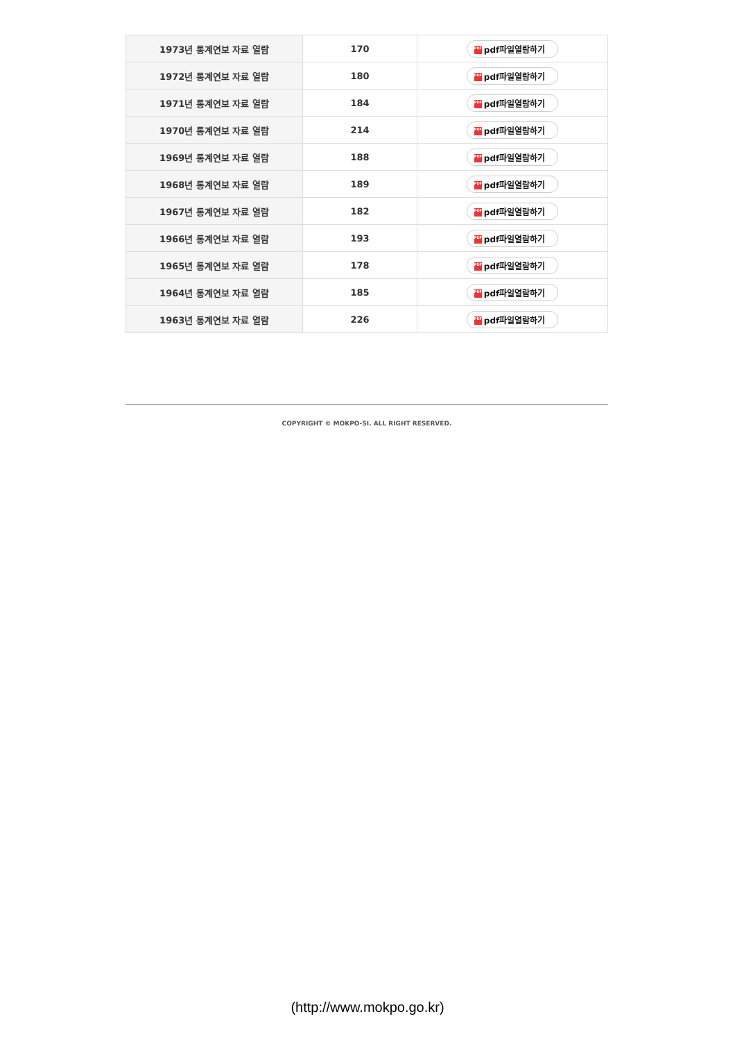| 1973년 통계연보 자료 열람 | 170 | PDF pdf파일열람하기 |
| 1972년 통계연보 자료 열람 | 180 | PDF pdf파일열람하기 |
| 1971년 통계연보 자료 열람 | 184 | PDF pdf파일열람하기 |
| 1970년 통계연보 자료 열람 | 214 | PDF pdf파일열람하기 |
| 1969년 통계연보 자료 열람 | 188 | PDF pdf파일열람하기 |
| 1968년 통계연보 자료 열람 | 189 | PDF pdf파일열람하기 |
| 1967년 통계연보 자료 열람 | 182 | PDF pdf파일열람하기 |
| 1966년 통계연보 자료 열람 | 193 | PDF pdf파일열람하기 |
| 1965년 통계연보 자료 열람 | 178 | PDF pdf파일열람하기 |
| 1964년 통계연보 자료 열람 | 185 | PDF pdf파일열람하기 |
| 1963년 통계연보 자료 열람 | 226 | PDF pdf파일열람하기 |
COPYRIGHT © MOKPO-SI. ALL RIGHT RESERVED.
(http://www.mokpo.go.kr)